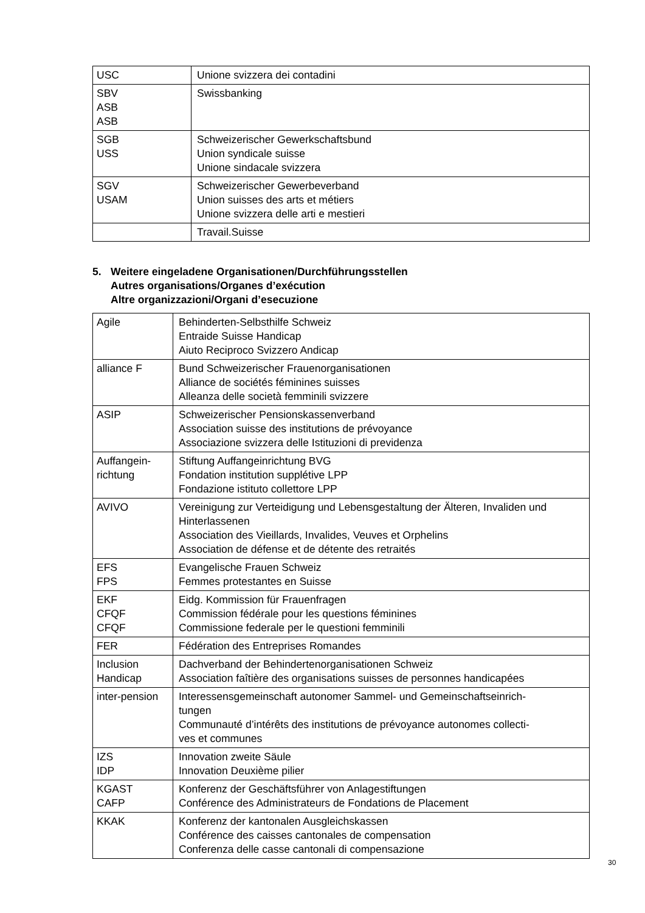| USC | Unione svizzera dei contadini |
| SBV ASB ASB | Swissbanking |
| SGB USS | Schweizerischer Gewerkschaftsbund Union syndicale suisse Unione sindacale svizzera |
| SGV USAM | Schweizerischer Gewerbeverband Union suisses des arts et métiers Unione svizzera delle arti e mestieri |
| | Travail.Suisse |
5.
Weitere eingeladene Organisationen/Durchführungsstellen
Autres organisations/Organes d’exécution
Altre organizzazioni/Organi d’esecuzione
| Agile | Behinderten-Selbsthilfe Schweiz Entraide Suisse Handicap Aiuto Reciproco Svizzero Andicap |
| alliance F | Bund Schweizerischer Frauenorganisationen Alliance de sociétés féminines suisses Alleanza delle società femminili svizzere |
| ASIP | Schweizerischer Pensionskassenverband Association suisse des institutions de prévoyance Associazione svizzera delle Istituzioni di previdenza |
| Auffangein- richtung | Stiftung Auffangeinrichtung BVG Fondation institution supplétive LPP Fondazione istituto collettore LPP |
| AVIVO | Vereinigung zur Verteidigung und Lebensgestaltung der Älteren, Invaliden und Hinterlassenen Association des Vieillards, Invalides, Veuves et Orphelins Association de défense et de détente des retraités |
| EFS FPS | Evangelische Frauen Schweiz Femmes protestantes en Suisse |
| EKF CFQF CFQF | Eidg. Kommission für Frauenfragen Commission fédérale pour les questions féminines Commissione federale per le questioni femminili |
| FER | Fédération des Entreprises Romandes |
| Inclusion Handicap | Dachverband der Behindertenorganisationen Schweiz Association faîtière des organisations suisses de personnes handicapées |
| inter-pension | Interessensgemeinschaft autonomer Sammel- und Gemeinschaftseinrich- tungen Communauté d’intérêts des institutions de prévoyance autonomes collecti- ves et communes |
| IZS IDP | Innovation zweite Säule Innovation Deuxième pilier |
| KGAST CAFP | Konferenz der Geschäftsführer von Anlagestiftungen Conférence des Administrateurs de Fondations de Placement |
| KKAK | Konferenz der kantonalen Ausgleichskassen Conférence des caisses cantonales de compensation Conferenza delle casse cantonali di compensazione |
30